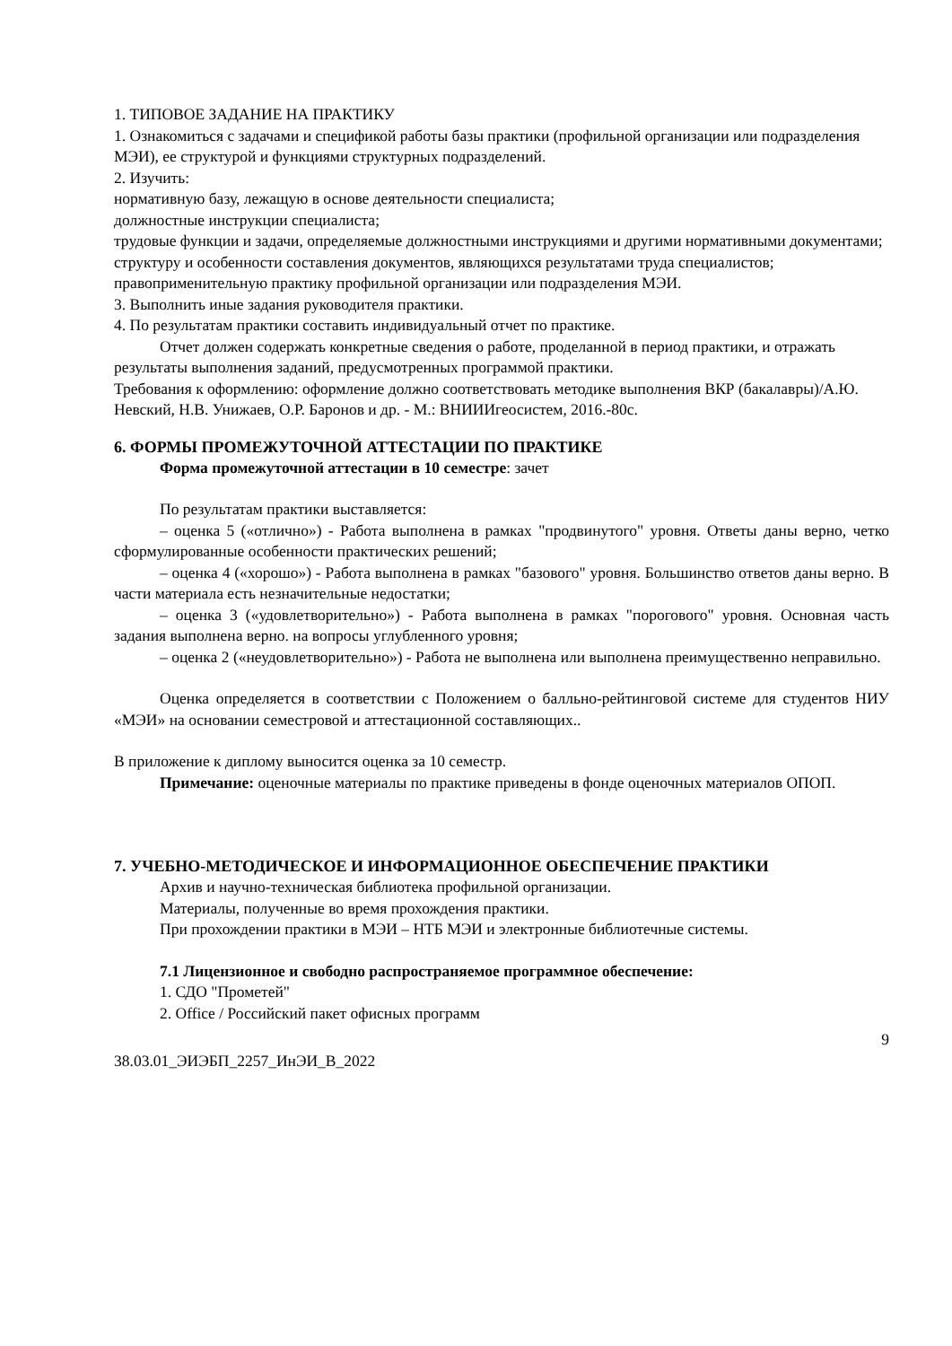1. ТИПОВОЕ ЗАДАНИЕ НА ПРАКТИКУ
1. Ознакомиться с задачами и спецификой работы базы практики (профильной организации или подразделения МЭИ), ее структурой и функциями структурных подразделений.
2. Изучить:
нормативную базу, лежащую в основе деятельности специалиста;
должностные инструкции специалиста;
трудовые функции и задачи, определяемые должностными инструкциями и другими нормативными документами;
структуру и особенности составления документов, являющихся результатами труда специалистов;
правоприменительную практику профильной организации или подразделения МЭИ.
3. Выполнить иные задания руководителя практики.
4. По результатам практики составить индивидуальный отчет по практике.
Отчет должен содержать конкретные сведения о работе, проделанной в период практики, и отражать результаты выполнения заданий, предусмотренных программой практики.
Требования к оформлению: оформление должно соответствовать методике выполнения ВКР (бакалавры)/А.Ю. Невский, Н.В. Унижаев, О.Р. Баронов и др. - М.: ВНИИИгеосистем, 2016.-80с.
6. ФОРМЫ ПРОМЕЖУТОЧНОЙ АТТЕСТАЦИИ ПО ПРАКТИКЕ
Форма промежуточной аттестации в 10 семестре: зачет
По результатам практики выставляется:
– оценка 5 («отлично») - Работа выполнена в рамках "продвинутого" уровня. Ответы даны верно, четко сформулированные особенности практических решений;
– оценка 4 («хорошо») - Работа выполнена в рамках "базового" уровня. Большинство ответов даны верно. В части материала есть незначительные недостатки;
– оценка 3 («удовлетворительно») - Работа выполнена в рамках "порогового" уровня. Основная часть задания выполнена верно. на вопросы углубленного уровня;
– оценка 2 («неудовлетворительно») - Работа не выполнена или выполнена преимущественно неправильно.
Оценка определяется в соответствии с Положением о балльно-рейтинговой системе для студентов НИУ «МЭИ» на основании семестровой и аттестационной составляющих..
В приложение к диплому выносится оценка за 10 семестр.
Примечание: оценочные материалы по практике приведены в фонде оценочных материалов ОПОП.
7. УЧЕБНО-МЕТОДИЧЕСКОЕ И ИНФОРМАЦИОННОЕ ОБЕСПЕЧЕНИЕ ПРАКТИКИ
Архив и научно-техническая библиотека профильной организации.
Материалы, полученные во время прохождения практики.
При прохождении практики в МЭИ – НТБ МЭИ и электронные библиотечные системы.
7.1 Лицензионное и свободно распространяемое программное обеспечение:
1. СДО "Прометей"
2. Office / Российский пакет офисных программ
9
38.03.01_ЭИЭБП_2257_ИнЭИ_В_2022